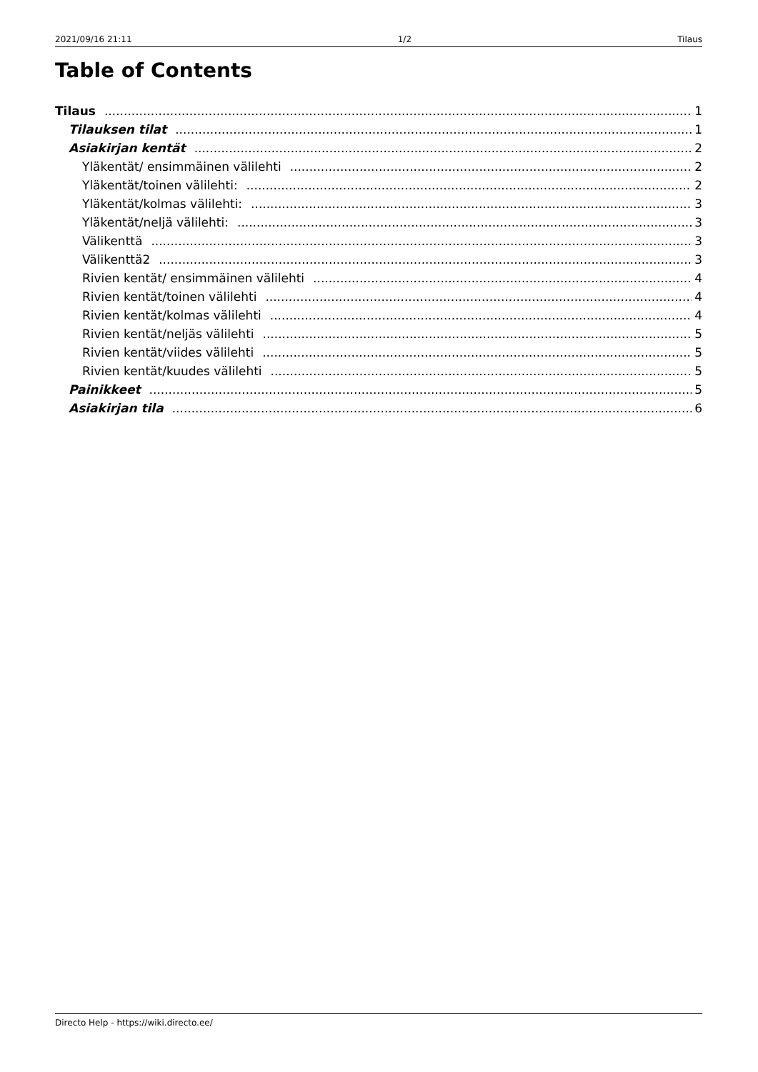2021/09/16 21:11 1/2 Tilaus
Table of Contents
Tilaus 1
Tilauksen tilat 1
Asiakirjan kentät 2
Yläkentät/ ensimmäinen välilehti 2
Yläkentät/toinen välilehti: 2
Yläkentät/kolmas välilehti: 3
Yläkentät/neljä välilehti: 3
Välikenttä 3
Välikenttä2 3
Rivien kentät/ ensimmäinen välilehti 4
Rivien kentät/toinen välilehti 4
Rivien kentät/kolmas välilehti 4
Rivien kentät/neljäs välilehti 5
Rivien kentät/viides välilehti 5
Rivien kentät/kuudes välilehti 5
Painikkeet 5
Asiakirjan tila 6
Directo Help - https://wiki.directo.ee/